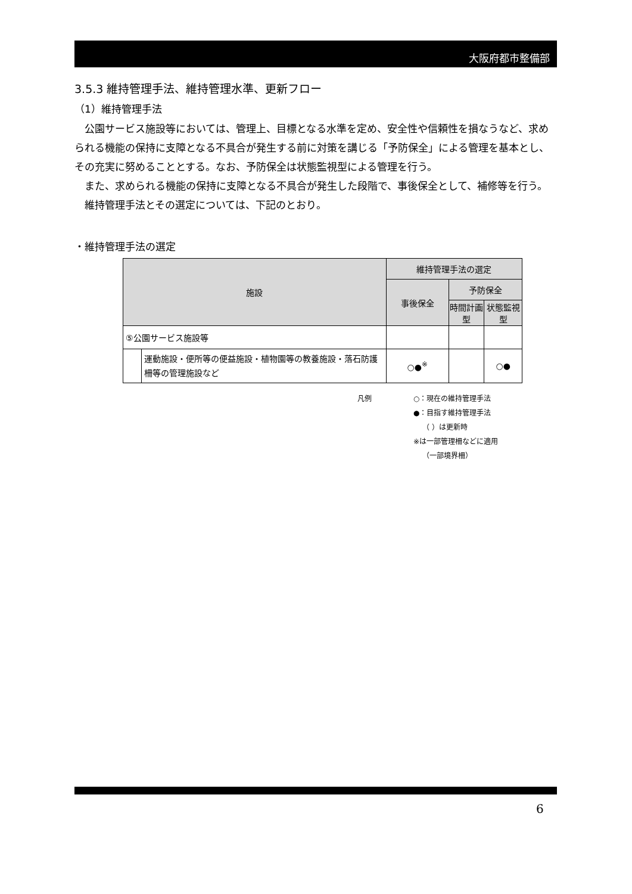大阪府都市整備部
3.5.3 維持管理手法、維持管理水準、更新フロー
（1）維持管理手法
公園サービス施設等においては、管理上、目標となる水準を定め、安全性や信頼性を損なうなど、求められる機能の保持に支障となる不具合が発生する前に対策を講じる「予防保全」による管理を基本とし、その充実に努めることとする。なお、予防保全は状態監視型による管理を行う。
また、求められる機能の保持に支障となる不具合が発生した段階で、事後保全として、補修等を行う。
維持管理手法とその選定については、下記のとおり。
・維持管理手法の選定
| 施設 | | 維持管理手法の選定 | | |
| --- | --- | --- | --- | --- |
| | | 事後保全 | 予防保全 | |
| | | | 時間計画型 | 状態監視型 |
| ⑤公園サービス施設等 | | | | |
| | 運動施設・便所等の便益施設・植物園等の教養施設・落石防護柵等の管理施設など | ○●<sup>※</sup> | | ○● |
凡例 ○：現在の維持管理手法
●：目指す維持管理手法
（ ）は更新時
※は一部管理柵などに適用
（一部境界柵）
6